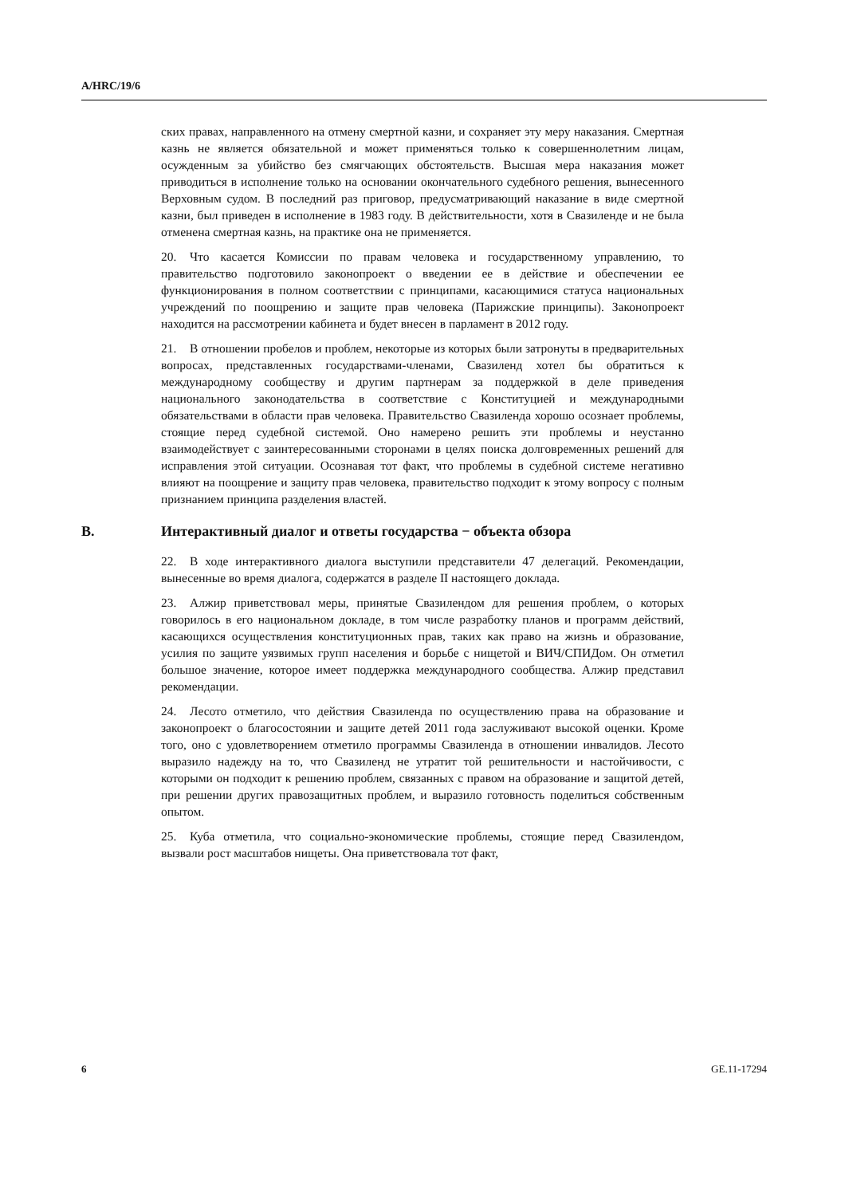A/HRC/19/6
ских правах, направленного на отмену смертной казни, и сохраняет эту меру наказания. Смертная казнь не является обязательной и может применяться только к совершеннолетним лицам, осужденным за убийство без смягчающих обстоятельств. Высшая мера наказания может приводиться в исполнение только на основании окончательного судебного решения, вынесенного Верховным судом. В последний раз приговор, предусматривающий наказание в виде смертной казни, был приведен в исполнение в 1983 году. В действительности, хотя в Свазиленде и не была отменена смертная казнь, на практике она не применяется.
20. Что касается Комиссии по правам человека и государственному управлению, то правительство подготовило законопроект о введении ее в действие и обеспечении ее функционирования в полном соответствии с принципами, касающимися статуса национальных учреждений по поощрению и защите прав человека (Парижские принципы). Законопроект находится на рассмотрении кабинета и будет внесен в парламент в 2012 году.
21. В отношении пробелов и проблем, некоторые из которых были затронуты в предварительных вопросах, представленных государствами-членами, Свазиленд хотел бы обратиться к международному сообществу и другим партнерам за поддержкой в деле приведения национального законодательства в соответствие с Конституцией и международными обязательствами в области прав человека. Правительство Свазиленда хорошо осознает проблемы, стоящие перед судебной системой. Оно намерено решить эти проблемы и неустанно взаимодействует с заинтересованными сторонами в целях поиска долговременных решений для исправления этой ситуации. Осознавая тот факт, что проблемы в судебной системе негативно влияют на поощрение и защиту прав человека, правительство подходит к этому вопросу с полным признанием принципа разделения властей.
B. Интерактивный диалог и ответы государства − объекта обзора
22. В ходе интерактивного диалога выступили представители 47 делегаций. Рекомендации, вынесенные во время диалога, содержатся в разделе II настоящего доклада.
23. Алжир приветствовал меры, принятые Свазилендом для решения проблем, о которых говорилось в его национальном докладе, в том числе разработку планов и программ действий, касающихся осуществления конституционных прав, таких как право на жизнь и образование, усилия по защите уязвимых групп населения и борьбе с нищетой и ВИЧ/СПИДом. Он отметил большое значение, которое имеет поддержка международного сообщества. Алжир представил рекомендации.
24. Лесото отметило, что действия Свазиленда по осуществлению права на образование и законопроект о благосостоянии и защите детей 2011 года заслуживают высокой оценки. Кроме того, оно с удовлетворением отметило программы Свазиленда в отношении инвалидов. Лесото выразило надежду на то, что Свазиленд не утратит той решительности и настойчивости, с которыми он подходит к решению проблем, связанных с правом на образование и защитой детей, при решении других правозащитных проблем, и выразило готовность поделиться собственным опытом.
25. Куба отметила, что социально-экономические проблемы, стоящие перед Свазилендом, вызвали рост масштабов нищеты. Она приветствовала тот факт,
6 GE.11-17294